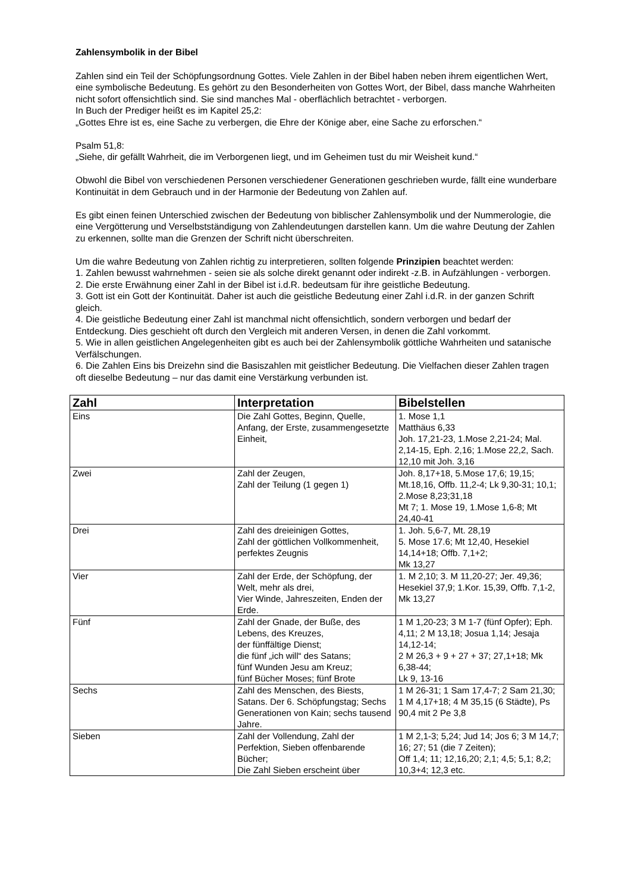Zahlensymbolik in der Bibel
Zahlen sind ein Teil der Schöpfungsordnung Gottes. Viele Zahlen in der Bibel haben neben ihrem eigentlichen Wert, eine symbolische Bedeutung. Es gehört zu den Besonderheiten von Gottes Wort, der Bibel, dass manche Wahrheiten nicht sofort offensichtlich sind. Sie sind manches Mal - oberflächlich betrachtet - verborgen.
In Buch der Prediger heißt es im Kapitel 25,2:
„Gottes Ehre ist es, eine Sache zu verbergen, die Ehre der Könige aber, eine Sache zu erforschen.“
Psalm 51,8:
„Siehe, dir gefällt Wahrheit, die im Verborgenen liegt, und im Geheimen tust du mir Weisheit kund.“
Obwohl die Bibel von verschiedenen Personen verschiedener Generationen geschrieben wurde, fällt eine wunderbare Kontinuität in dem Gebrauch und in der Harmonie der Bedeutung von Zahlen auf.
Es gibt einen feinen Unterschied zwischen der Bedeutung von biblischer Zahlensymbolik und der Nummerologie, die eine Vergötterung und Verselbstständigung von Zahlendeutungen darstellen kann. Um die wahre Deutung der Zahlen zu erkennen, sollte man die Grenzen der Schrift nicht überschreiten.
Um die wahre Bedeutung von Zahlen richtig zu interpretieren, sollten folgende Prinzipien beachtet werden:
1. Zahlen bewusst wahrnehmen - seien sie als solche direkt genannt oder indirekt -z.B. in Aufzählungen - verborgen.
2. Die erste Erwähnung einer Zahl in der Bibel ist i.d.R. bedeutsam für ihre geistliche Bedeutung.
3. Gott ist ein Gott der Kontinuität. Daher ist auch die geistliche Bedeutung einer Zahl i.d.R. in der ganzen Schrift gleich.
4. Die geistliche Bedeutung einer Zahl ist manchmal nicht offensichtlich, sondern verborgen und bedarf der Entdeckung. Dies geschieht oft durch den Vergleich mit anderen Versen, in denen die Zahl vorkommt.
5. Wie in allen geistlichen Angelegenheiten gibt es auch bei der Zahlensymbolik göttliche Wahrheiten und satanische Verfälschungen.
6. Die Zahlen Eins bis Dreizehn sind die Basiszahlen mit geistlicher Bedeutung. Die Vielfachen dieser Zahlen tragen oft dieselbe Bedeutung – nur das damit eine Verstärkung verbunden ist.
| Zahl | Interpretation | Bibelstellen |
| --- | --- | --- |
| Eins | Die Zahl Gottes, Beginn, Quelle, Anfang, der Erste, zusammengesetzte Einheit, | 1. Mose 1,1 Matthäus 6,33 Joh. 17,21-23, 1.Mose 2,21-24; Mal. 2,14-15, Eph. 2,16; 1.Mose 22,2, Sach. 12,10 mit Joh. 3,16 |
| Zwei | Zahl der Zeugen, Zahl der Teilung (1 gegen 1) | Joh. 8,17+18, 5.Mose 17,6; 19,15; Mt.18,16, Offb. 11,2-4; Lk 9,30-31; 10,1; 2.Mose 8,23;31,18 Mt 7; 1. Mose 19, 1.Mose 1,6-8; Mt 24,40-41 |
| Drei | Zahl des dreieinigen Gottes, Zahl der göttlichen Vollkommenheit, perfektes Zeugnis | 1. Joh. 5,6-7, Mt. 28,19 5. Mose 17.6; Mt 12,40, Hesekiel 14,14+18; Offb. 7,1+2; Mk 13,27 |
| Vier | Zahl der Erde, der Schöpfung, der Welt, mehr als drei, Vier Winde, Jahreszeiten, Enden der Erde. | 1. M 2,10; 3. M 11,20-27; Jer. 49,36; Hesekiel 37,9; 1.Kor. 15,39, Offb. 7,1-2, Mk 13,27 |
| Fünf | Zahl der Gnade, der Buße, des Lebens, des Kreuzes, der fünffältige Dienst; die fünf „ich will“ des Satans; fünf Wunden Jesu am Kreuz; fünf Bücher Moses; fünf Brote | 1 M 1,20-23; 3 M 1-7 (fünf Opfer); Eph. 4,11; 2 M 13,18; Josua 1,14; Jesaja 14,12-14; 2 M 26,3 + 9 + 27 + 37; 27,1+18; Mk 6,38-44; Lk 9, 13-16 |
| Sechs | Zahl des Menschen, des Biests, Satans. Der 6. Schöpfungstag; Sechs Generationen von Kain; sechs tausend Jahre. | 1 M 26-31; 1 Sam 17,4-7; 2 Sam 21,30; 1 M 4,17+18; 4 M 35,15 (6 Städte), Ps 90,4 mit 2 Pe 3,8 |
| Sieben | Zahl der Vollendung, Zahl der Perfektion, Sieben offenbarende Bücher; Die Zahl Sieben erscheint über | 1 M 2,1-3; 5,24; Jud 14; Jos 6; 3 M 14,7; 16; 27; 51 (die 7 Zeiten); Off 1,4; 11; 12,16,20; 2,1; 4,5; 5,1; 8,2; 10,3+4; 12,3 etc. |